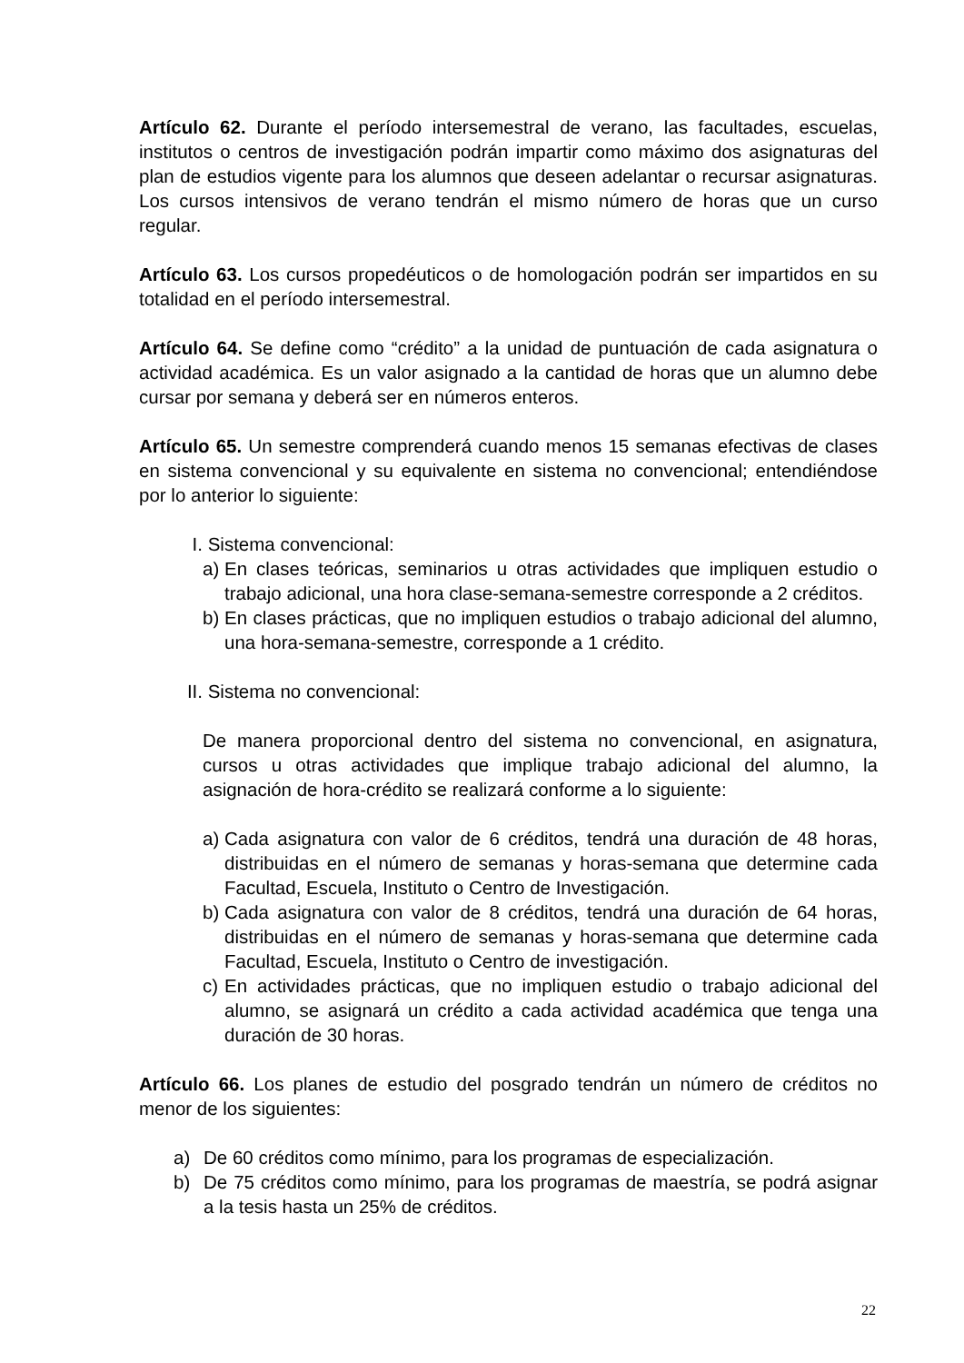Artículo 62. Durante el período intersemestral de verano, las facultades, escuelas, institutos o centros de investigación podrán impartir como máximo dos asignaturas del plan de estudios vigente para los alumnos que deseen adelantar o recursar asignaturas. Los cursos intensivos de verano tendrán el mismo número de horas que un curso regular.
Artículo 63. Los cursos propedéuticos o de homologación podrán ser impartidos en su totalidad en el período intersemestral.
Artículo 64. Se define como “crédito” a la unidad de puntuación de cada asignatura o actividad académica. Es un valor asignado a la cantidad de horas que un alumno debe cursar por semana y deberá ser en números enteros.
Artículo 65. Un semestre comprenderá cuando menos 15 semanas efectivas de clases en sistema convencional y su equivalente en sistema no convencional; entendiéndose por lo anterior lo siguiente:
I. Sistema convencional:
a) En clases teóricas, seminarios u otras actividades que impliquen estudio o trabajo adicional, una hora clase-semana-semestre corresponde a 2 créditos.
b) En clases prácticas, que no impliquen estudios o trabajo adicional del alumno, una hora-semana-semestre, corresponde a 1 crédito.
II. Sistema no convencional:
De manera proporcional dentro del sistema no convencional, en asignatura, cursos u otras actividades que implique trabajo adicional del alumno, la asignación de hora-crédito se realizará conforme a lo siguiente:
a) Cada asignatura con valor de 6 créditos, tendrá una duración de 48 horas, distribuidas en el número de semanas y horas-semana que determine cada Facultad, Escuela, Instituto o Centro de Investigación.
b) Cada asignatura con valor de 8 créditos, tendrá una duración de 64 horas, distribuidas en el número de semanas y horas-semana que determine cada Facultad, Escuela, Instituto o Centro de investigación.
c) En actividades prácticas, que no impliquen estudio o trabajo adicional del alumno, se asignará un crédito a cada actividad académica que tenga una duración de 30 horas.
Artículo 66. Los planes de estudio del posgrado tendrán un número de créditos no menor de los siguientes:
a) De 60 créditos como mínimo, para los programas de especialización.
b) De 75 créditos como mínimo, para los programas de maestría, se podrá asignar a la tesis hasta un 25% de créditos.
22